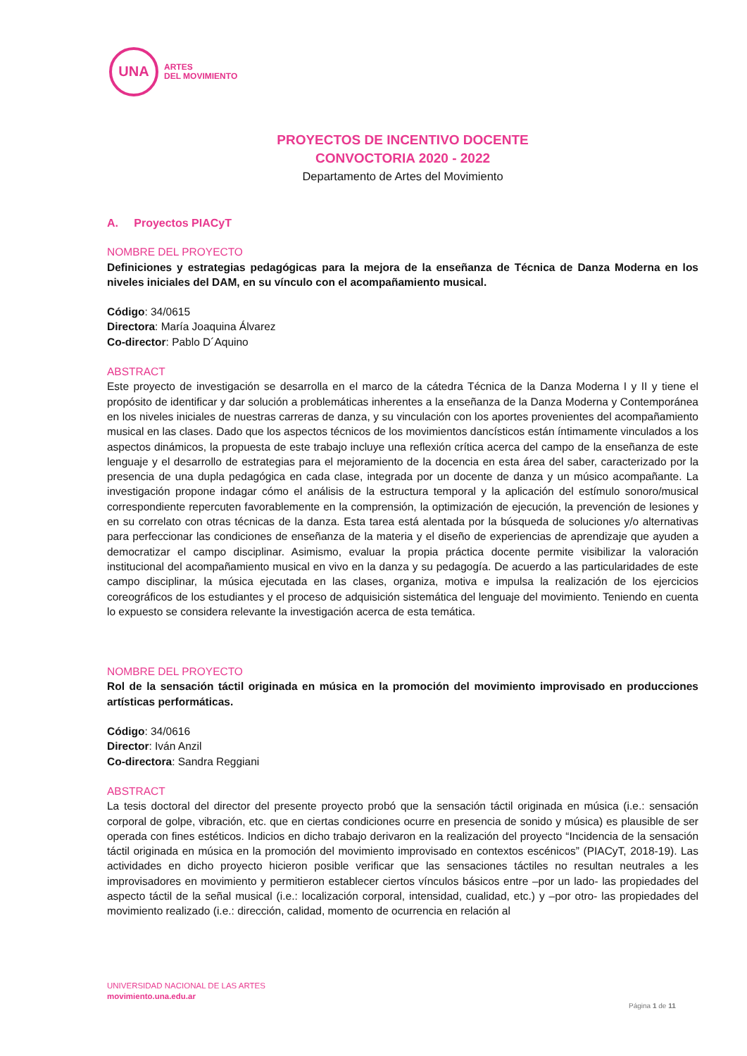UNA
ARTES
DEL MOVIMIENTO
PROYECTOS DE INCENTIVO DOCENTE
CONVOCTORIA 2020 - 2022
Departamento de Artes del Movimiento
A. Proyectos PIACyT
NOMBRE DEL PROYECTO
Definiciones y estrategias pedagógicas para la mejora de la enseñanza de Técnica de Danza Moderna en los niveles iniciales del DAM, en su vínculo con el acompañamiento musical.
Código: 34/0615
Directora: María Joaquina Álvarez
Co-director: Pablo D´Aquino
ABSTRACT
Este proyecto de investigación se desarrolla en el marco de la cátedra Técnica de la Danza Moderna I y II y tiene el propósito de identificar y dar solución a problemáticas inherentes a la enseñanza de la Danza Moderna y Contemporánea en los niveles iniciales de nuestras carreras de danza, y su vinculación con los aportes provenientes del acompañamiento musical en las clases. Dado que los aspectos técnicos de los movimientos dancísticos están íntimamente vinculados a los aspectos dinámicos, la propuesta de este trabajo incluye una reflexión crítica acerca del campo de la enseñanza de este lenguaje y el desarrollo de estrategias para el mejoramiento de la docencia en esta área del saber, caracterizado por la presencia de una dupla pedagógica en cada clase, integrada por un docente de danza y un músico acompañante. La investigación propone indagar cómo el análisis de la estructura temporal y la aplicación del estímulo sonoro/musical correspondiente repercuten favorablemente en la comprensión, la optimización de ejecución, la prevención de lesiones y en su correlato con otras técnicas de la danza. Esta tarea está alentada por la búsqueda de soluciones y/o alternativas para perfeccionar las condiciones de enseñanza de la materia y el diseño de experiencias de aprendizaje que ayuden a democratizar el campo disciplinar. Asimismo, evaluar la propia práctica docente permite visibilizar la valoración institucional del acompañamiento musical en vivo en la danza y su pedagogía. De acuerdo a las particularidades de este campo disciplinar, la música ejecutada en las clases, organiza, motiva e impulsa la realización de los ejercicios coreográficos de los estudiantes y el proceso de adquisición sistemática del lenguaje del movimiento. Teniendo en cuenta lo expuesto se considera relevante la investigación acerca de esta temática.
NOMBRE DEL PROYECTO
Rol de la sensación táctil originada en música en la promoción del movimiento improvisado en producciones artísticas performáticas.
Código: 34/0616
Director: Iván Anzil
Co-directora: Sandra Reggiani
ABSTRACT
La tesis doctoral del director del presente proyecto probó que la sensación táctil originada en música (i.e.: sensación corporal de golpe, vibración, etc. que en ciertas condiciones ocurre en presencia de sonido y música) es plausible de ser operada con fines estéticos. Indicios en dicho trabajo derivaron en la realización del proyecto “Incidencia de la sensación táctil originada en música en la promoción del movimiento improvisado en contextos escénicos” (PIACyT, 2018-19). Las actividades en dicho proyecto hicieron posible verificar que las sensaciones táctiles no resultan neutrales a les improvisadores en movimiento y permitieron establecer ciertos vínculos básicos entre –por un lado- las propiedades del aspecto táctil de la señal musical (i.e.: localización corporal, intensidad, cualidad, etc.) y –por otro- las propiedades del movimiento realizado (i.e.: dirección, calidad, momento de ocurrencia en relación al
UNIVERSIDAD NACIONAL DE LAS ARTES
movimiento.una.edu.ar
Página 1 de 11